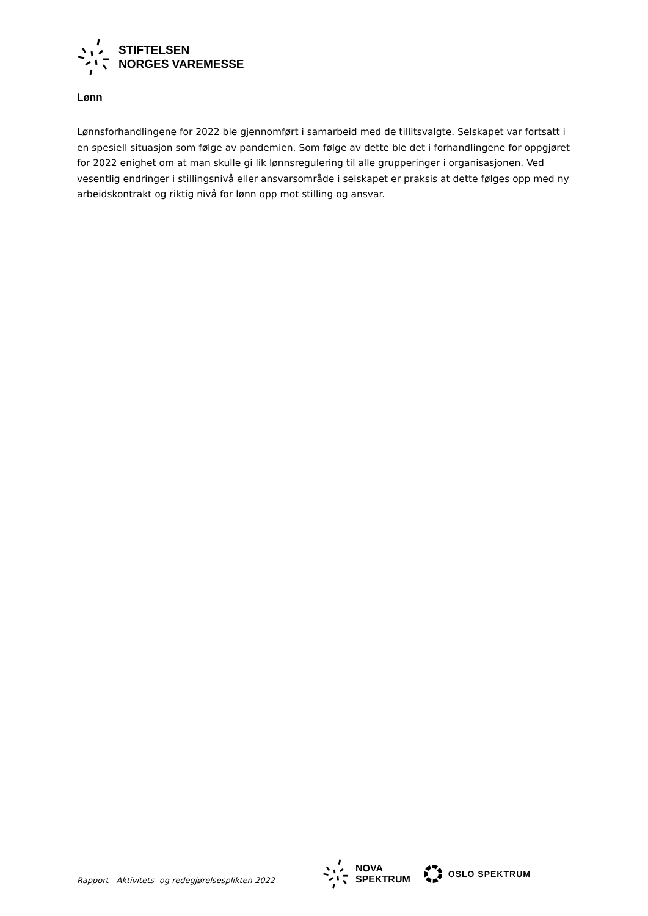STIFTELSEN
NORGES VAREMESSE
Lønn
Lønnsforhandlingene for 2022 ble gjennomført i samarbeid med de tillitsvalgte. Selskapet var fortsatt i en spesiell situasjon som følge av pandemien. Som følge av dette ble det i forhandlingene for oppgjøret for 2022 enighet om at man skulle gi lik lønnsregulering til alle grupperinger i organisasjonen. Ved vesentlig endringer i stillingsnivå eller ansvarsområde i selskapet er praksis at dette følges opp med ny arbeidskontrakt og riktig nivå for lønn opp mot stilling og ansvar.
Rapport - Aktivitets- og redegjørelsesplikten 2022
NOVA
SPEKTRUM
OSLO SPEKTRUM